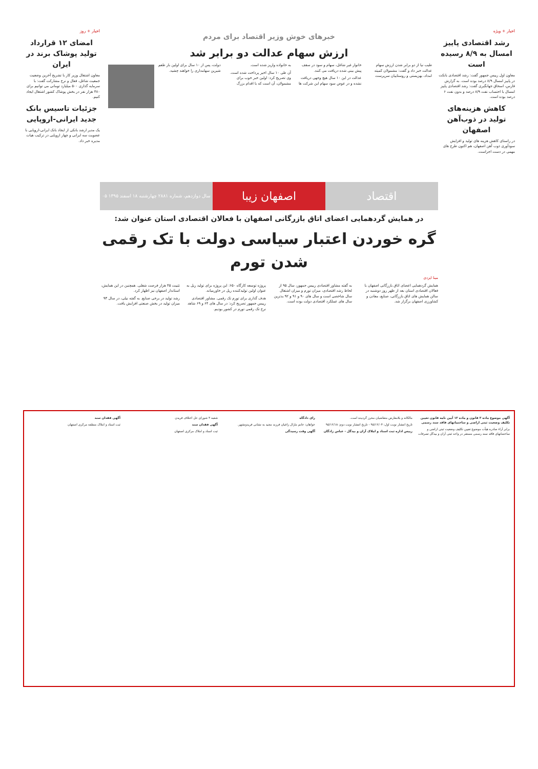اخبار + ویژه
رشد اقتصادی پاییز امسال به ۸/۹ رسیده است
معاون اول رییس جمهور گفت: رشد اقتصادی بانکت در پاییز امسال ۸/۹ درصد بوده است. به گزارش فارس، اسحاق جهانگیری گفت: رشد اقتصادی پاییز امسال با احتساب نفت ۸/۹ درصد و بدون نفت ۶ درصد بوده است.
کاهش هزینه‌های تولید در ذوب‌آهن اصفهان
در راستای کاهش هزینه های تولید و افزایش سودآوری ذوب آهن اصفهان، هم اکنون طرح های مهمی در دست اجراست.
خبرهای خوش وزیر اقتصاد برای مردم
ارزش سهام عدالت دو برابر شد
طیب نیا از دو برابر شدن ارزش سهام عدالت خبر داد و گفت: مشمولان کمیته امداد، بهزیستی و روستاییان سرپرست خانوار غیر شاغل، سهام و سود در سقف پیش بینی شده دریافت می کنند.
عدالت در این ۱۰ سال هیچ وجهی دریافت نشده و در عوض سود سهام این شرکت ها به خانواده واریز شده است.
آن طی ۱۰ سال اخیر پرداخت شده است. وی تصریح کرد: اولین خبر خوب برای مشمولان، آن است که با اقدام بزرگ دولت، پس از ۱۰ سال برای اولین بار طعم شیرین سهامداری را خواهند چشید.
اخبار + روز
امضای ۱۲ قرارداد تولید پوشاک برند در ایران
معاون اشتغال وزیر کار با تشریح آخرین وضعیت جمعیت شاغل، فعال و نرخ مشارکت گفت: با سرمایه گذاری ۵۰۰ میلیارد تومانی می توانیم برای ۳۸۰ هزار نفر در بخش پوشاک کشور اشتغال ایجاد کنیم.
جزئیات تاسیس بانک جدید ایرانی-اروپایی
یک مدیر ارشد بانکی از ایجاد بانک ایرانی-اروپایی با عضویت سه ایرانی و چهار اروپایی در ترکیب هیات مدیره خبر داد.
اقتصاد اصفهان زیبا
سال دوازدهم، شماره ۲۸۸۱ چهارشنبه ۱۸ اسفند ۱۳۹۵ ۰۵
در همایش گردهمایی اعضای اتاق بازرگانی اصفهان با فعالان اقتصادی استان عنوان شد:
گره خوردن اعتبار سیاسی دولت با تک رقمی شدن تورم
مینا ایزدی
همایش گردهمایی اعضای اتاق بازرگانی اصفهان با فعالان اقتصادی استان بعد از ظهر روز دوشنبه در سالن همایش های اتاق بازرگانی، صنایع، معادن و کشاورزی اصفهان برگزار شد.
به گفته مشاور اقتصادی رییس جمهور، سال ۹۵ از لحاظ رشد اقتصادی، میزان تورم و میزان اشتغال سال شاخصی است و سال های ۹۰ و ۹۱ و ۹۲ بدترین سال های عملکرد اقتصادی دولت بوده است.
پروژه توسعه کارگاه ۶۵۰: این پروژه برای تولید ریل به عنوان اولین تولیدکننده ریل در خاورمیانه.
هدف گذاری برای تورم تک رقمی. مشاور اقتصادی رییس جمهور تصریح کرد: در سال های ۶۴ و ۶۹ شاهد نرخ تک رقمی تورم در کشور بودیم.
تثبیت ۴۵ هزار فرصت شغلی. همچنین در این همایش، استاندار اصفهان نیز اظهار کرد.
رشد تولید در برخی صنایع. به گفته نیلی، در سال ۹۳ میزان تولید در بخش صنعتی افزایش یافت.
آگهی موضوع ماده ۳ قانون و ماده ۱۳ آیین نامه قانون تعیین تکلیف وضعیت ثبتی اراضی و ساختمانهای فاقد سند رسمی
برابر آراء صادره هیأت موضوع تعیین تکلیف وضعیت ثبتی اراضی و ساختمانهای فاقد سند رسمی مستقر در واحد ثبتی آران و بیدگل تصرفات مالکانه و بلامعارض متقاضیان محرز گردیده است.
تاریخ انتشار نوبت اول: ۹۵/۱۲/۰۴ - تاریخ انتشار نوبت دوم: ۹۵/۱۲/۱۸
رییس اداره ثبت اسناد و املاک آران و بیدگل - عباس زادگان
رای دادگاه
خواهان: خانم مارال زاغیان فرزند مجید به نشانی فریدونشهر.
آگهی وقت رسیدگی
شعبه ۳ شورای حل اختلاف فریدن
آگهی فقدان سند
ثبت اسناد و املاک مرکزی اصفهان
آگهی فقدان سند
ثبت اسناد و املاک منطقه مرکزی اصفهان